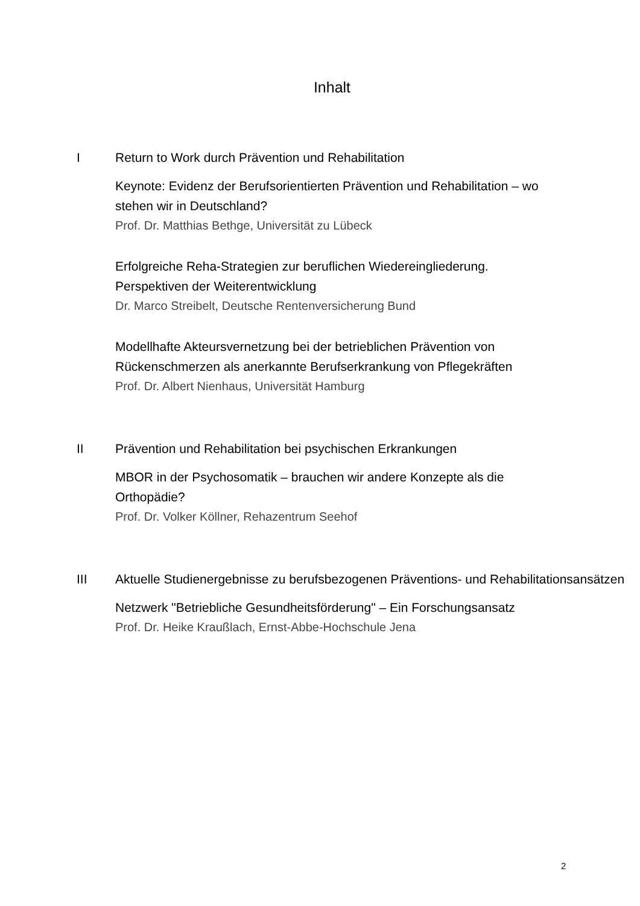Inhalt
I Return to Work durch Prävention und Rehabilitation
Keynote: Evidenz der Berufsorientierten Prävention und Rehabilitation – wo stehen wir in Deutschland?
Prof. Dr. Matthias Bethge, Universität zu Lübeck
Erfolgreiche Reha-Strategien zur beruflichen Wiedereingliederung. Perspektiven der Weiterentwicklung
Dr. Marco Streibelt, Deutsche Rentenversicherung Bund
Modellhafte Akteursvernetzung bei der betrieblichen Prävention von Rückenschmerzen als anerkannte Berufserkrankung von Pflegekräften
Prof. Dr. Albert Nienhaus, Universität Hamburg
II Prävention und Rehabilitation bei psychischen Erkrankungen
MBOR in der Psychosomatik – brauchen wir andere Konzepte als die Orthopädie?
Prof. Dr. Volker Köllner, Rehazentrum Seehof
III Aktuelle Studienergebnisse zu berufsbezogenen Präventions- und Rehabilitationsansätzen
Netzwerk "Betriebliche Gesundheitsförderung" – Ein Forschungsansatz
Prof. Dr. Heike Kraußlach, Ernst-Abbe-Hochschule Jena
2